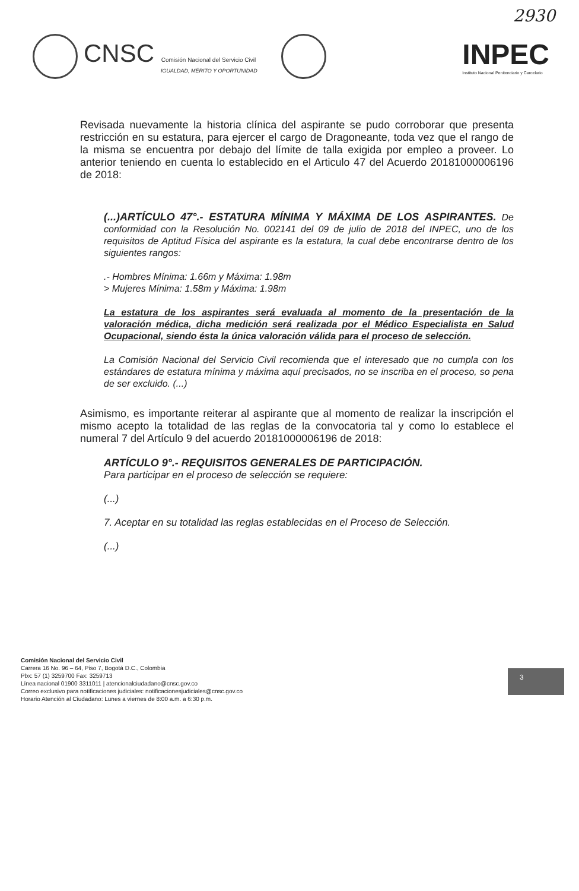2930
CNSC Comisión Nacional del Servicio Civil
IGUALDAD, MÉRITO Y OPORTUNIDAD
INPEC
Instituto Nacional Penitenciario y Carcelario
Revisada nuevamente la historia clínica del aspirante se pudo corroborar que presenta restricción en su estatura, para ejercer el cargo de Dragoneante, toda vez que el rango de la misma se encuentra por debajo del límite de talla exigida por empleo a proveer. Lo anterior teniendo en cuenta lo establecido en el Articulo 47 del Acuerdo 20181000006196 de 2018:
(...)ARTÍCULO 47°.- ESTATURA MÍNIMA Y MÁXIMA DE LOS ASPIRANTES. De conformidad con la Resolución No. 002141 del 09 de julio de 2018 del INPEC, uno de los requisitos de Aptitud Física del aspirante es la estatura, la cual debe encontrarse dentro de los siguientes rangos:
.- Hombres Mínima: 1.66m y Máxima: 1.98m
> Mujeres Mínima: 1.58m y Máxima: 1.98m
La estatura de los aspirantes será evaluada al momento de la presentación de la valoración médica, dicha medición será realizada por el Médico Especialista en Salud Ocupacional, siendo ésta la única valoración válida para el proceso de selección.
La Comisión Nacional del Servicio Civil recomienda que el interesado que no cumpla con los estándares de estatura mínima y máxima aquí precisados, no se inscriba en el proceso, so pena de ser excluido. (...)
Asimismo, es importante reiterar al aspirante que al momento de realizar la inscripción el mismo acepto la totalidad de las reglas de la convocatoria tal y como lo establece el numeral 7 del Artículo 9 del acuerdo 20181000006196 de 2018:
ARTÍCULO 9°.- REQUISITOS GENERALES DE PARTICIPACIÓN.
Para participar en el proceso de selección se requiere:
(...)
7. Aceptar en su totalidad las reglas establecidas en el Proceso de Selección.
(...)
Comisión Nacional del Servicio Civil
Carrera 16 No. 96 – 64, Piso 7, Bogotá D.C., Colombia
Pbx: 57 (1) 3259700 Fax: 3259713
Línea nacional 01900 3311011 | atencionalciudadano@cnsc.gov.co
Correo exclusivo para notificaciones judiciales: notificacionesjudiciales@cnsc.gov.co
Horario Atención al Ciudadano: Lunes a viernes de 8:00 a.m. a 6:30 p.m.
3